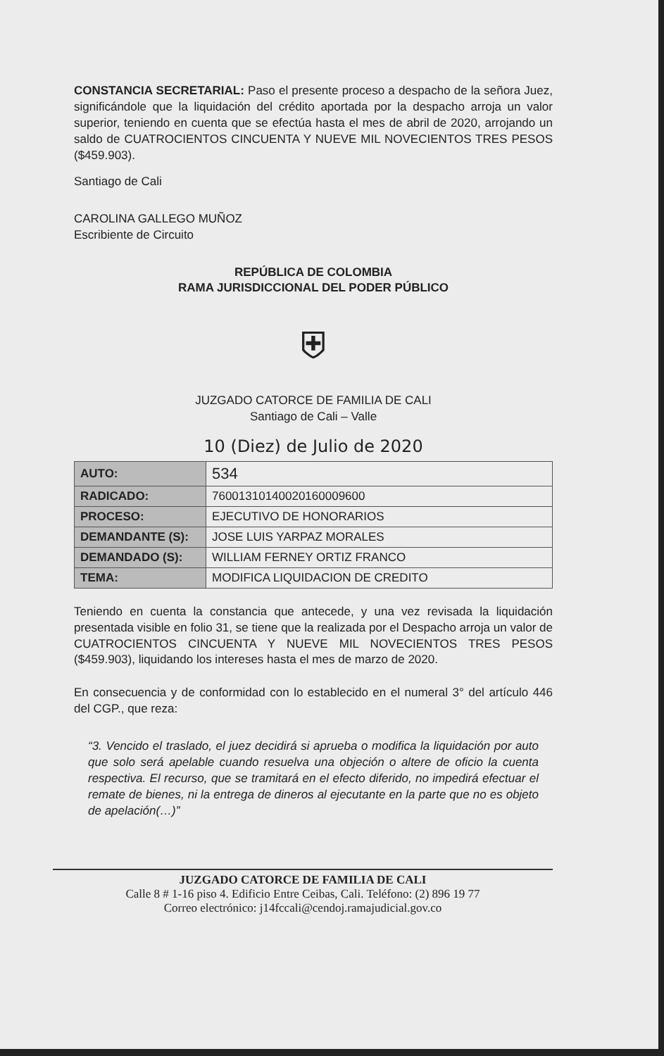CONSTANCIA SECRETARIAL: Paso el presente proceso a despacho de la señora Juez, significándole que la liquidación del crédito aportada por la despacho arroja un valor superior, teniendo en cuenta que se efectúa hasta el mes de abril de 2020, arrojando un saldo de CUATROCIENTOS CINCUENTA Y NUEVE MIL NOVECIENTOS TRES PESOS ($459.903).
Santiago de Cali
CAROLINA GALLEGO MUÑOZ
Escribiente de Circuito
REPÚBLICA DE COLOMBIA
RAMA JURISDICCIONAL DEL PODER PÚBLICO
⛨
JUZGADO CATORCE DE FAMILIA DE CALI
Santiago de Cali – Valle
10 (Diez) de Julio de 2020
| AUTO: | 534 |
| RADICADO: | 76001310140020160009600 |
| PROCESO: | EJECUTIVO DE HONORARIOS |
| DEMANDANTE (S): | JOSE LUIS YARPAZ MORALES |
| DEMANDADO (S): | WILLIAM FERNEY ORTIZ FRANCO |
| TEMA: | MODIFICA LIQUIDACION DE CREDITO |
Teniendo en cuenta la constancia que antecede, y una vez revisada la liquidación presentada visible en folio 31, se tiene que la realizada por el Despacho arroja un valor de CUATROCIENTOS CINCUENTA Y NUEVE MIL NOVECIENTOS TRES PESOS ($459.903), liquidando los intereses hasta el mes de marzo de 2020.
En consecuencia y de conformidad con lo establecido en el numeral 3° del artículo 446 del CGP., que reza:
“3. Vencido el traslado, el juez decidirá si aprueba o modifica la liquidación por auto que solo será apelable cuando resuelva una objeción o altere de oficio la cuenta respectiva. El recurso, que se tramitará en el efecto diferido, no impedirá efectuar el remate de bienes, ni la entrega de dineros al ejecutante en la parte que no es objeto de apelación(…)”
JUZGADO CATORCE DE FAMILIA DE CALI
Calle 8 # 1-16 piso 4. Edificio Entre Ceibas, Cali. Teléfono: (2) 896 19 77
Correo electrónico: j14fccali@cendoj.ramajudicial.gov.co